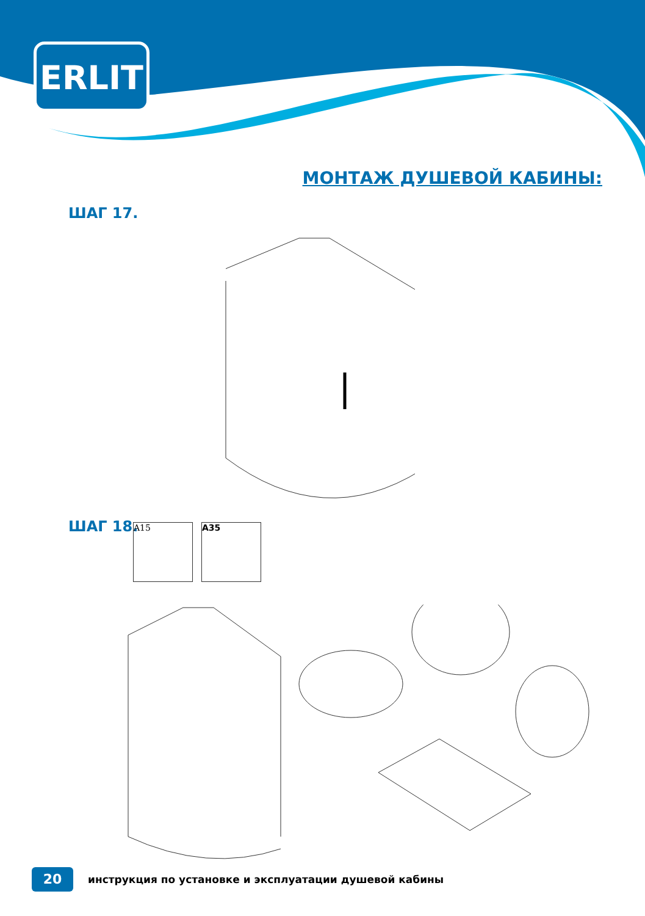ERLIT
МОНТАЖ ДУШЕВОЙ КАБИНЫ:
ШАГ 17.
ШАГ 18. A15 A35
20
инструкция по установке и эксплуатации душевой кабины